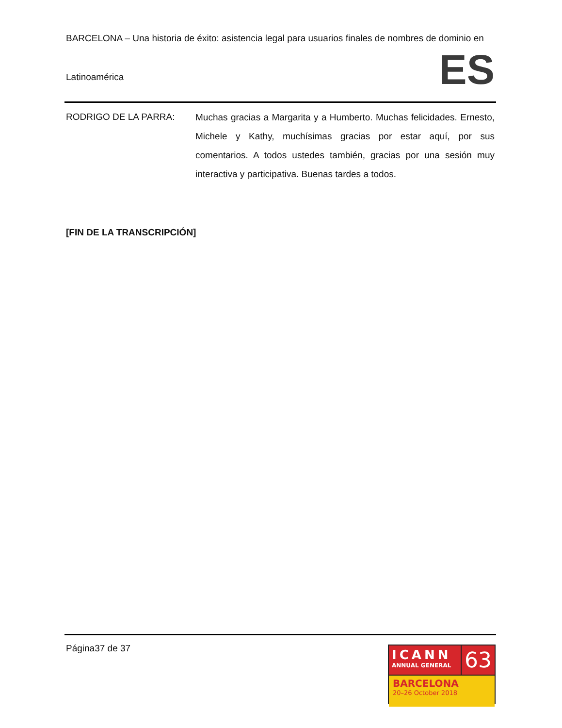BARCELONA – Una historia de éxito: asistencia legal para usuarios finales de nombres de dominio en
ES
Latinoamérica
RODRIGO DE LA PARRA:
Muchas gracias a Margarita y a Humberto. Muchas felicidades. Ernesto, Michele y Kathy, muchísimas gracias por estar aquí, por sus comentarios. A todos ustedes también, gracias por una sesión muy interactiva y participativa. Buenas tardes a todos.
[FIN DE LA TRANSCRIPCIÓN]
Página37 de 37
ICANN
ANNUAL GENERAL
63
BARCELONA
20–26 October 2018